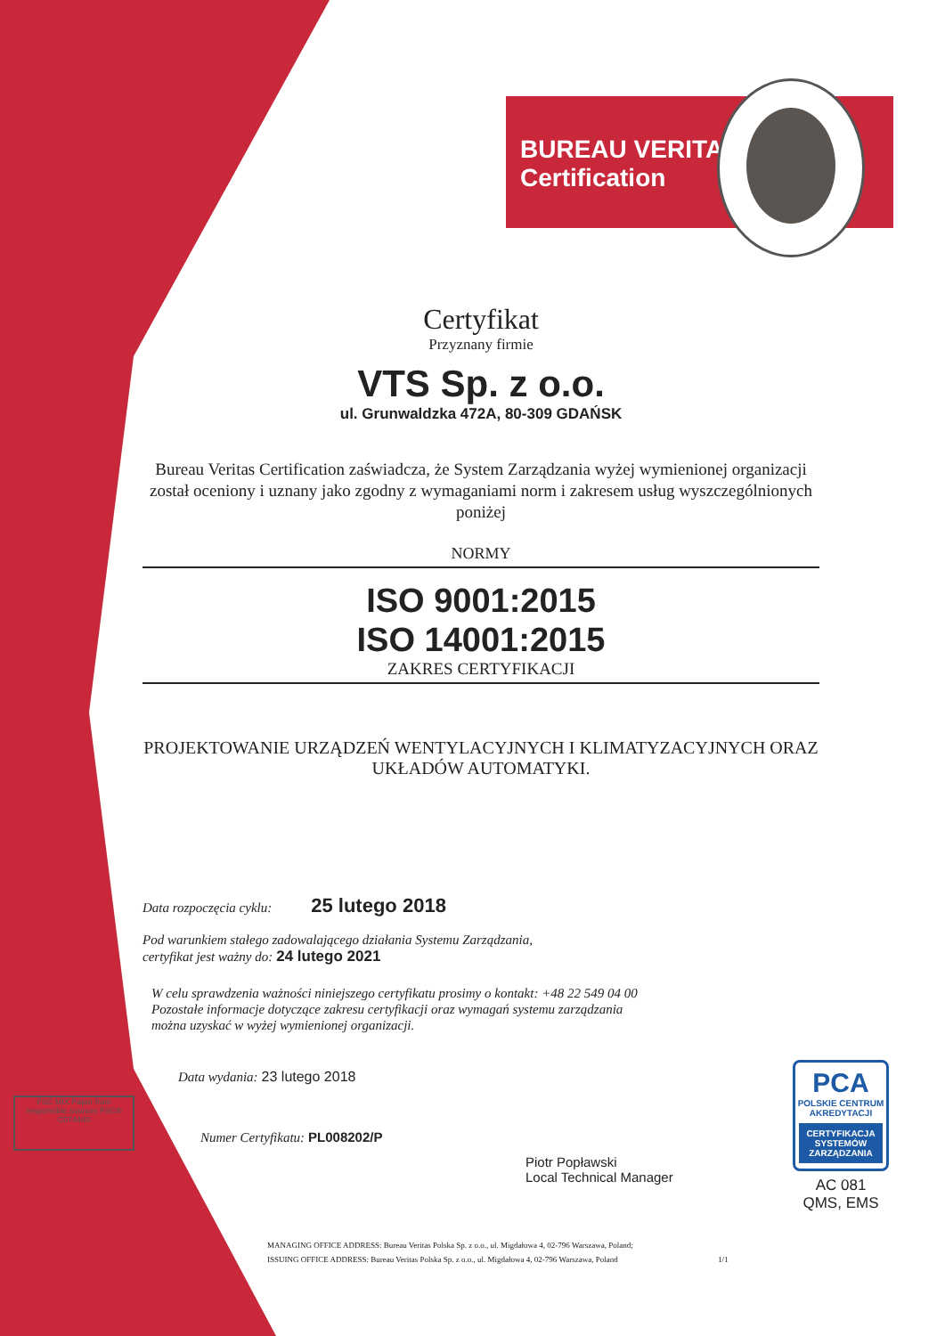BUREAU VERITAS
Certification
FSC MIX Paper from responsible sources FSC® C074440
Certyfikat
Przyznany firmie
VTS Sp. z o.o.
ul. Grunwaldzka 472A, 80-309 GDAŃSK
Bureau Veritas Certification zaświadcza, że System Zarządzania wyżej wymienionej organizacji został oceniony i uznany jako zgodny z wymaganiami norm i zakresem usług wyszczególnionych poniżej
NORMY
ISO 9001:2015
ISO 14001:2015
ZAKRES CERTYFIKACJI
PROJEKTOWANIE URZĄDZEŃ WENTYLACYJNYCH I KLIMATYZACYJNYCH ORAZ UKŁADÓW AUTOMATYKI.
Data rozpoczęcia cyklu: 25 lutego 2018
Pod warunkiem stałego zadowalającego działania Systemu Zarządzania,
certyfikat jest ważny do: 24 lutego 2021
W celu sprawdzenia ważności niniejszego certyfikatu prosimy o kontakt: +48 22 549 04 00
Pozostałe informacje dotyczące zakresu certyfikacji oraz wymagań systemu zarządzania
można uzyskać w wyżej wymienionej organizacji.
Data wydania: 23 lutego 2018
Numer Certyfikatu: PL008202/P
Piotr Popławski
Local Technical Manager
MANAGING OFFICE ADDRESS: Bureau Veritas Polska Sp. z o.o., ul. Migdałowa 4, 02-796 Warszawa, Poland;
ISSUING OFFICE ADDRESS: Bureau Veritas Polska Sp. z o.o., ul. Migdałowa 4, 02-796 Warszawa, Poland 1/1
PCA
POLSKIE CENTRUM AKREDYTACJI
CERTYFIKACJA SYSTEMÓW ZARZĄDZANIA
AC 081
QMS, EMS